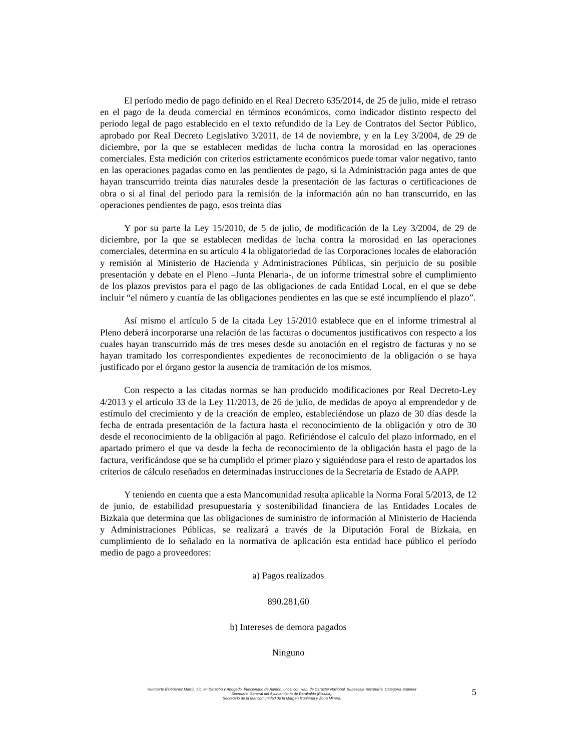El período medio de pago definido en el Real Decreto 635/2014, de 25 de julio, mide el retraso en el pago de la deuda comercial en términos económicos, como indicador distinto respecto del periodo legal de pago establecido en el texto refundido de la Ley de Contratos del Sector Público, aprobado por Real Decreto Legislativo 3/2011, de 14 de noviembre, y en la Ley 3/2004, de 29 de diciembre, por la que se establecen medidas de lucha contra la morosidad en las operaciones comerciales. Esta medición con criterios estrictamente económicos puede tomar valor negativo, tanto en las operaciones pagadas como en las pendientes de pago, si la Administración paga antes de que hayan transcurrido treinta días naturales desde la presentación de las facturas o certificaciones de obra o si al final del periodo para la remisión de la información aún no han transcurrido, en las operaciones pendientes de pago, esos treinta días
Y por su parte la Ley 15/2010, de 5 de julio, de modificación de la Ley 3/2004, de 29 de diciembre, por la que se establecen medidas de lucha contra la morosidad en las operaciones comerciales, determina en su artículo 4 la obligatoriedad de las Corporaciones locales de elaboración y remisión al Ministerio de Hacienda y Administraciones Públicas, sin perjuicio de su posible presentación y debate en el Pleno –Junta Plenaria-, de un informe trimestral sobre el cumplimiento de los plazos previstos para el pago de las obligaciones de cada Entidad Local, en el que se debe incluir “el número y cuantía de las obligaciones pendientes en las que se esté incumpliendo el plazo”.
Así mismo el artículo 5 de la citada Ley 15/2010 establece que en el informe trimestral al Pleno deberá incorporarse una relación de las facturas o documentos justificativos con respecto a los cuales hayan transcurrido más de tres meses desde su anotación en el registro de facturas y no se hayan tramitado los correspondientes expedientes de reconocimiento de la obligación o se haya justificado por el órgano gestor la ausencia de tramitación de los mismos.
Con respecto a las citadas normas se han producido modificaciones por Real Decreto-Ley 4/2013 y el artículo 33 de la Ley 11/2013, de 26 de julio, de medidas de apoyo al emprendedor y de estímulo del crecimiento y de la creación de empleo, estableciéndose un plazo de 30 días desde la fecha de entrada presentación de la factura hasta el reconocimiento de la obligación y otro de 30 desde el reconocimiento de la obligación al pago. Refiriéndose el calculo del plazo informado, en el apartado primero el que va desde la fecha de reconocimiento de la obligación hasta el pago de la factura, verificándose que se ha cumplido el primer plazo y siguiéndose para el resto de apartados los criterios de cálculo reseñados en determinadas instrucciones de la Secretaría de Estado de AAPP.
Y teniendo en cuenta que a esta Mancomunidad resulta aplicable la Norma Foral 5/2013, de 12 de junio, de estabilidad presupuestaria y sostenibilidad financiera de las Entidades Locales de Bizkaia que determina que las obligaciones de suministro de información al Ministerio de Hacienda y Administraciones Públicas, se realizará a través de la Diputación Foral de Bizkaia, en cumplimiento de lo señalado en la normativa de aplicación esta entidad hace público el período medio de pago a proveedores:
a) Pagos realizados
890.281,60
b) Intereses de demora pagados
Ninguno
Humberto Estébanez Martín, Lic. en Derecho y Abogado. Funcionario de Admón. Local con Hab. de Carácter Nacional. Subescala Secretaría. Categoría Superior
Secretario General del Ayuntamiento de Barakaldo (Bizkaia).
Secretario de la Mancomunidad de la Margen Izquierda y Zona Minera.
5